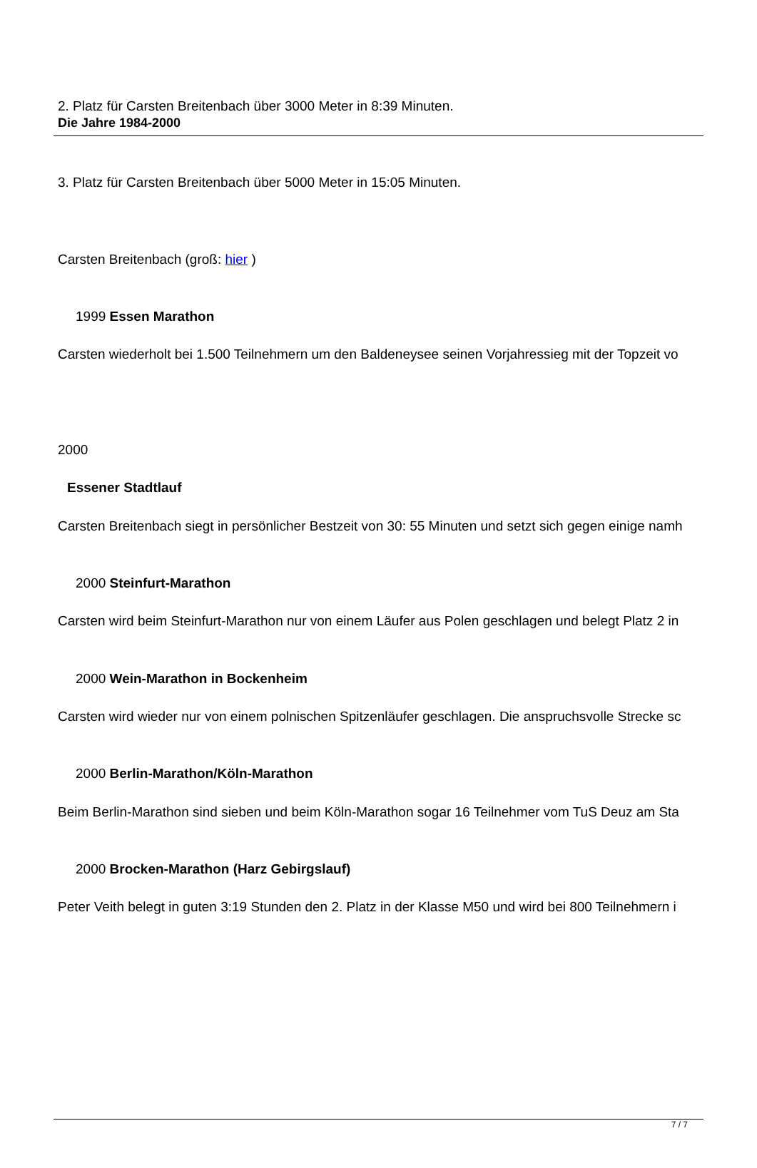Die Jahre 1984-2000
2. Platz für Carsten Breitenbach über 3000 Meter in 8:39 Minuten.
3. Platz für Carsten Breitenbach über 5000 Meter in 15:05 Minuten.
Carsten Breitenbach (groß: hier )
1999 Essen Marathon
Carsten wiederholt bei 1.500 Teilnehmern um den Baldeneysee seinen Vorjahressieg mit der Topzeit vo
2000
Essener Stadtlauf
Carsten Breitenbach siegt in persönlicher Bestzeit von 30: 55 Minuten und setzt sich gegen einige namh
2000 Steinfurt-Marathon
Carsten wird beim Steinfurt-Marathon nur von einem Läufer aus Polen geschlagen und belegt Platz 2 in
2000 Wein-Marathon in Bockenheim
Carsten wird wieder nur von einem polnischen Spitzenläufer geschlagen. Die anspruchsvolle Strecke sc
2000 Berlin-Marathon/Köln-Marathon
Beim Berlin-Marathon sind sieben und beim Köln-Marathon sogar 16 Teilnehmer vom TuS Deuz am Sta
2000 Brocken-Marathon (Harz Gebirgslauf)
Peter Veith belegt in guten 3:19 Stunden den 2. Platz in der Klasse M50 und wird bei 800 Teilnehmern i
7 / 7